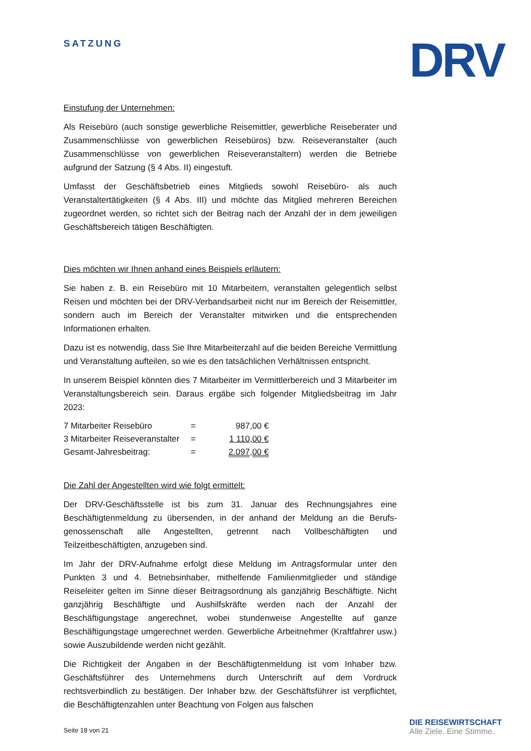SATZUNG DRV
Einstufung der Unternehmen:
Als Reisebüro (auch sonstige gewerbliche Reisemittler, gewerbliche Reiseberater und Zusammenschlüsse von gewerblichen Reisebüros) bzw. Reiseveranstalter (auch Zusammenschlüsse von gewerblichen Reiseveranstaltern) werden die Betriebe aufgrund der Satzung (§ 4 Abs. II) eingestuft.
Umfasst der Geschäftsbetrieb eines Mitglieds sowohl Reisebüro- als auch Veranstaltertätigkeiten (§ 4 Abs. III) und möchte das Mitglied mehreren Bereichen zugeordnet werden, so richtet sich der Beitrag nach der Anzahl der in dem jeweiligen Geschäftsbereich tätigen Beschäftigten.
Dies möchten wir Ihnen anhand eines Beispiels erläutern:
Sie haben z. B. ein Reisebüro mit 10 Mitarbeitern, veranstalten gelegentlich selbst Reisen und möchten bei der DRV-Verbandsarbeit nicht nur im Bereich der Reisemittler, sondern auch im Bereich der Veranstalter mitwirken und die entsprechenden Informationen erhalten.
Dazu ist es notwendig, dass Sie Ihre Mitarbeiterzahl auf die beiden Bereiche Vermittlung und Veranstaltung aufteilen, so wie es den tatsächlichen Verhältnissen entspricht.
In unserem Beispiel könnten dies 7 Mitarbeiter im Vermittlerbereich und 3 Mitarbeiter im Veranstaltungsbereich sein. Daraus ergäbe sich folgender Mitgliedsbeitrag im Jahr 2023:
| 7 Mitarbeiter Reisebüro | = | 987,00 € |
| 3 Mitarbeiter Reiseveranstalter | = | 1 110,00 € |
| Gesamt-Jahresbeitrag: | = | 2.097,00 € |
Die Zahl der Angestellten wird wie folgt ermittelt:
Der DRV-Geschäftsstelle ist bis zum 31. Januar des Rechnungsjahres eine Beschäftigtenmeldung zu übersenden, in der anhand der Meldung an die Berufs-genossenschaft alle Angestellten, getrennt nach Vollbeschäftigten und Teilzeitbeschäftigten, anzugeben sind.
Im Jahr der DRV-Aufnahme erfolgt diese Meldung im Antragsformular unter den Punkten 3 und 4. Betriebsinhaber, mithelfende Familienmitglieder und ständige Reiseleiter gelten im Sinne dieser Beitragsordnung als ganzjährig Beschäftigte. Nicht ganzjährig Beschäftigte und Aushilfskräfte werden nach der Anzahl der Beschäftigungstage angerechnet, wobei stundenweise Angestellte auf ganze Beschäftigungstage umgerechnet werden. Gewerbliche Arbeitnehmer (Kraftfahrer usw.) sowie Auszubildende werden nicht gezählt.
Die Richtigkeit der Angaben in der Beschäftigtenmeldung ist vom Inhaber bzw. Geschäftsführer des Unternehmens durch Unterschrift auf dem Vordruck rechtsverbindlich zu bestätigen. Der Inhaber bzw. der Geschäftsführer ist verpflichtet, die Beschäftigtenzahlen unter Beachtung von Folgen aus falschen
Seite 18 von 21
DIE REISEWIRTSCHAFT
Alle Ziele. Eine Stimme.